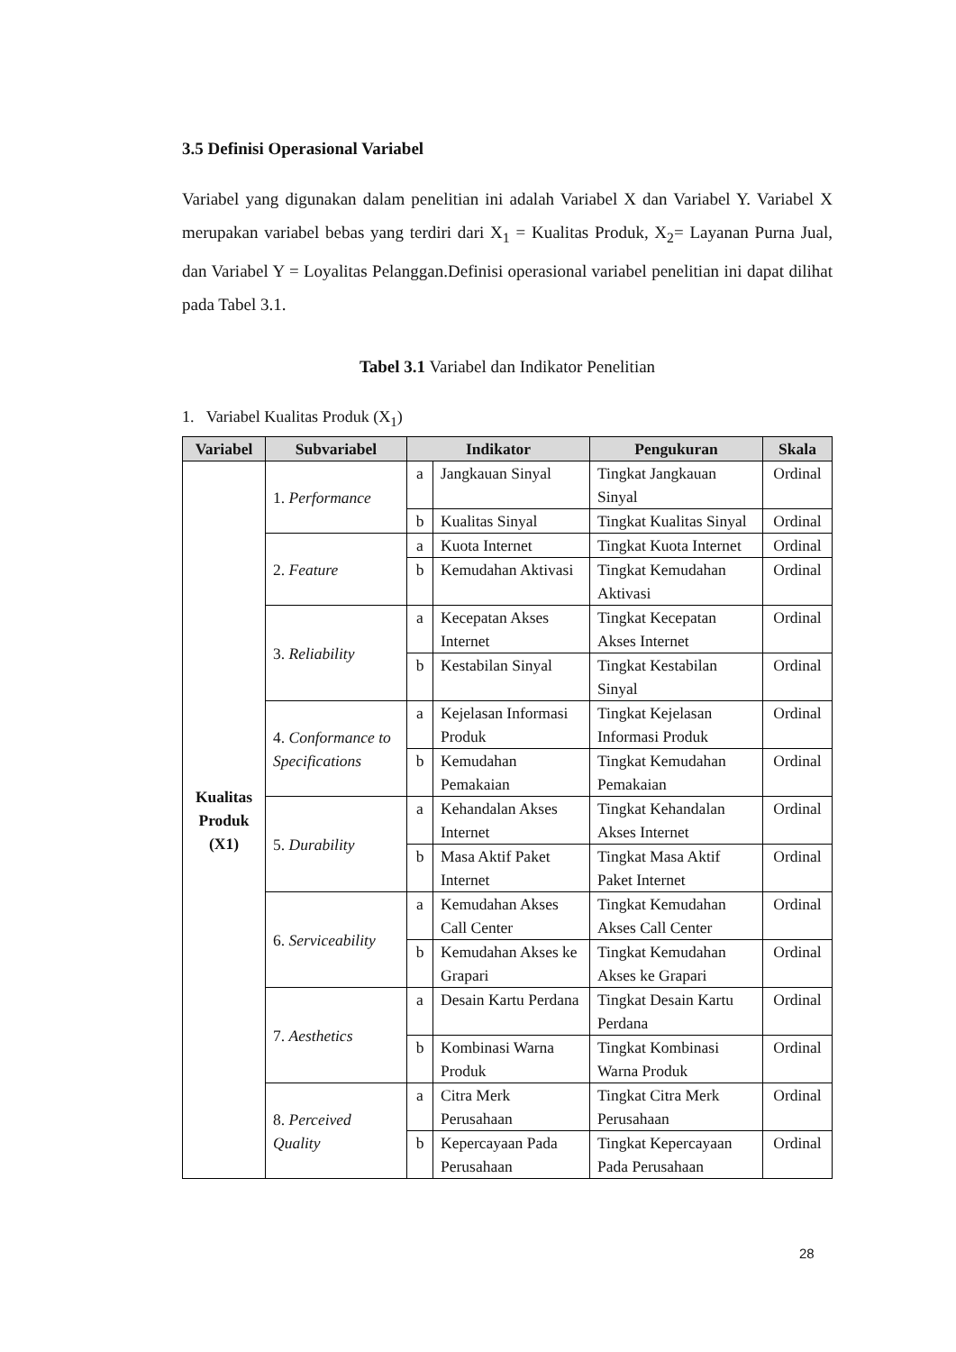3.5 Definisi Operasional Variabel
Variabel yang digunakan dalam penelitian ini adalah Variabel X dan Variabel Y. Variabel X merupakan variabel bebas yang terdiri dari X<sub>1</sub> = Kualitas Produk, X<sub>2</sub>= Layanan Purna Jual, dan Variabel Y = Loyalitas Pelanggan.Definisi operasional variabel penelitian ini dapat dilihat pada Tabel 3.1.
Tabel 3.1 Variabel dan Indikator Penelitian
1. Variabel Kualitas Produk (X<sub>1</sub>)
| Variabel | Subvariabel | Indikator | | Pengukuran | Skala |
| --- | --- | --- | --- | --- | --- |
| Kualitas Produk (X1) | 1. Performance | a | Jangkauan Sinyal | Tingkat Jangkauan Sinyal | Ordinal |
| | | b | Kualitas Sinyal | Tingkat Kualitas Sinyal | Ordinal |
| | 2. Feature | a | Kuota Internet | Tingkat Kuota Internet | Ordinal |
| | | b | Kemudahan Aktivasi | Tingkat Kemudahan Aktivasi | Ordinal |
| | 3. Reliability | a | Kecepatan Akses Internet | Tingkat Kecepatan Akses Internet | Ordinal |
| | | b | Kestabilan Sinyal | Tingkat Kestabilan Sinyal | Ordinal |
| | 4. Conformance to Specifications | a | Kejelasan Informasi Produk | Tingkat Kejelasan Informasi Produk | Ordinal |
| | | b | Kemudahan Pemakaian | Tingkat Kemudahan Pemakaian | Ordinal |
| | 5. Durability | a | Kehandalan Akses Internet | Tingkat Kehandalan Akses Internet | Ordinal |
| | | b | Masa Aktif Paket Internet | Tingkat Masa Aktif Paket Internet | Ordinal |
| | 6. Serviceability | a | Kemudahan Akses Call Center | Tingkat Kemudahan Akses Call Center | Ordinal |
| | | b | Kemudahan Akses ke Grapari | Tingkat Kemudahan Akses ke Grapari | Ordinal |
| | 7. Aesthetics | a | Desain Kartu Perdana | Tingkat Desain Kartu Perdana | Ordinal |
| | | b | Kombinasi Warna Produk | Tingkat Kombinasi Warna Produk | Ordinal |
| | 8. Perceived Quality | a | Citra Merk Perusahaan | Tingkat Citra Merk Perusahaan | Ordinal |
| | | b | Kepercayaan Pada Perusahaan | Tingkat Kepercayaan Pada Perusahaan | Ordinal |
28